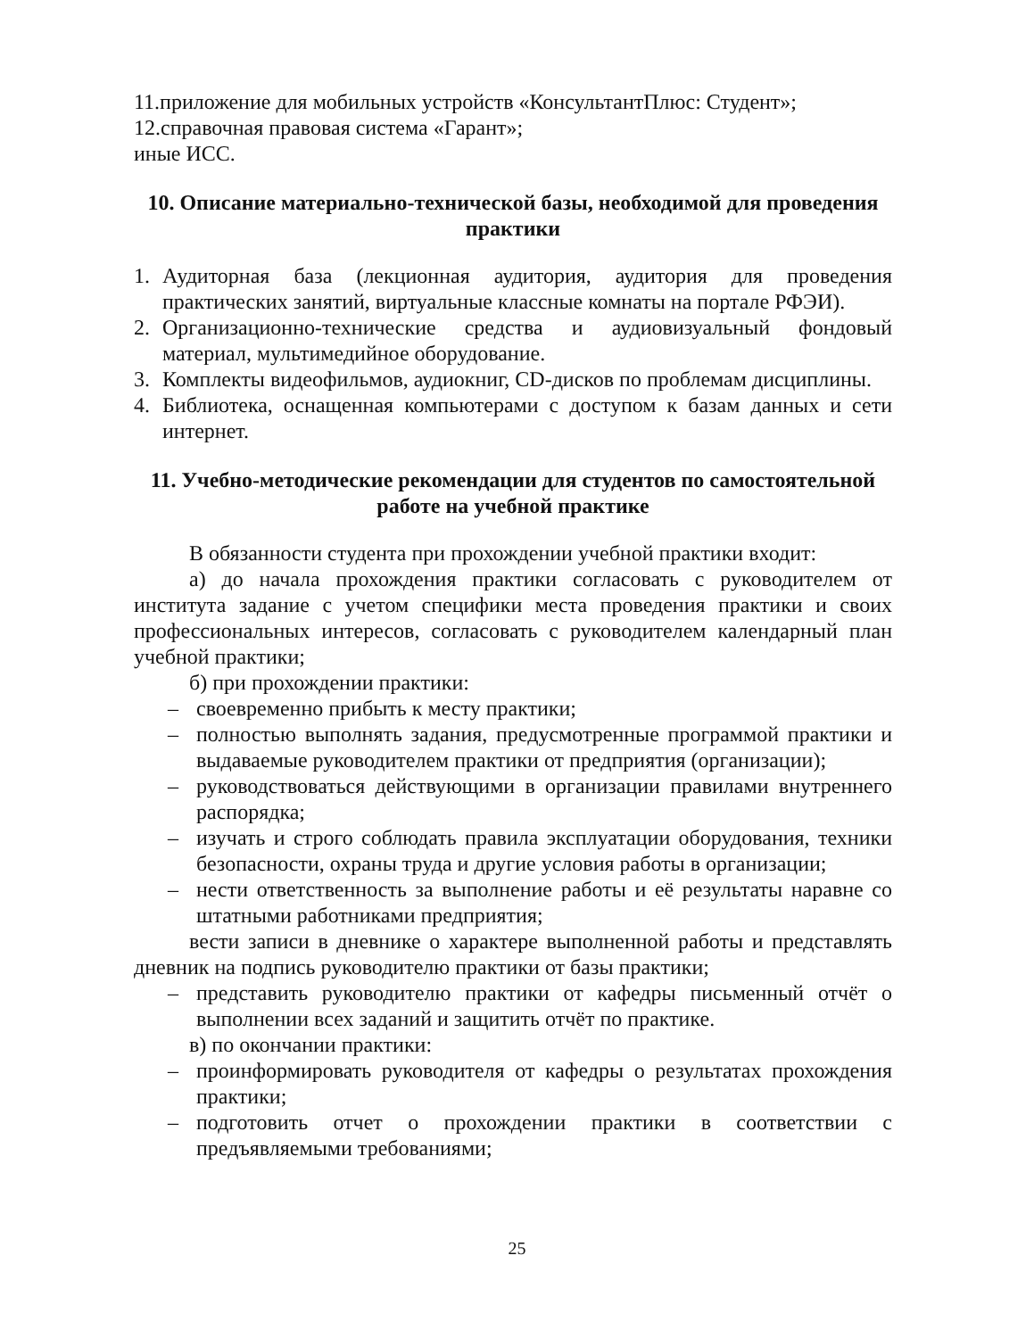11.приложение для мобильных устройств «КонсультантПлюс: Студент»;
12.справочная правовая система «Гарант»;
иные ИСС.
10. Описание материально-технической базы, необходимой для проведения практики
1. Аудиторная база (лекционная аудитория, аудитория для проведения практических занятий, виртуальные классные комнаты на портале РФЭИ).
2. Организационно-технические средства и аудиовизуальный фондовый материал, мультимедийное оборудование.
3. Комплекты видеофильмов, аудиокниг, CD-дисков по проблемам дисциплины.
4. Библиотека, оснащенная компьютерами с доступом к базам данных и сети интернет.
11. Учебно-методические рекомендации для студентов по самостоятельной работе на учебной практике
В обязанности студента при прохождении учебной практики входит:
а) до начала прохождения практики согласовать с руководителем от института задание с учетом специфики места проведения практики и своих профессиональных интересов, согласовать с руководителем календарный план учебной практики;
б) при прохождении практики:
– своевременно прибыть к месту практики;
– полностью выполнять задания, предусмотренные программой практики и выдаваемые руководителем практики от предприятия (организации);
– руководствоваться действующими в организации правилами внутреннего распорядка;
– изучать и строго соблюдать правила эксплуатации оборудования, техники безопасности, охраны труда и другие условия работы в организации;
– нести ответственность за выполнение работы и её результаты наравне со штатными работниками предприятия;
вести записи в дневнике о характере выполненной работы и представлять дневник на подпись руководителю практики от базы практики;
– представить руководителю практики от кафедры письменный отчёт о выполнении всех заданий и защитить отчёт по практике.
в) по окончании практики:
– проинформировать руководителя от кафедры о результатах прохождения практики;
– подготовить отчет о прохождении практики в соответствии с предъявляемыми требованиями;
25